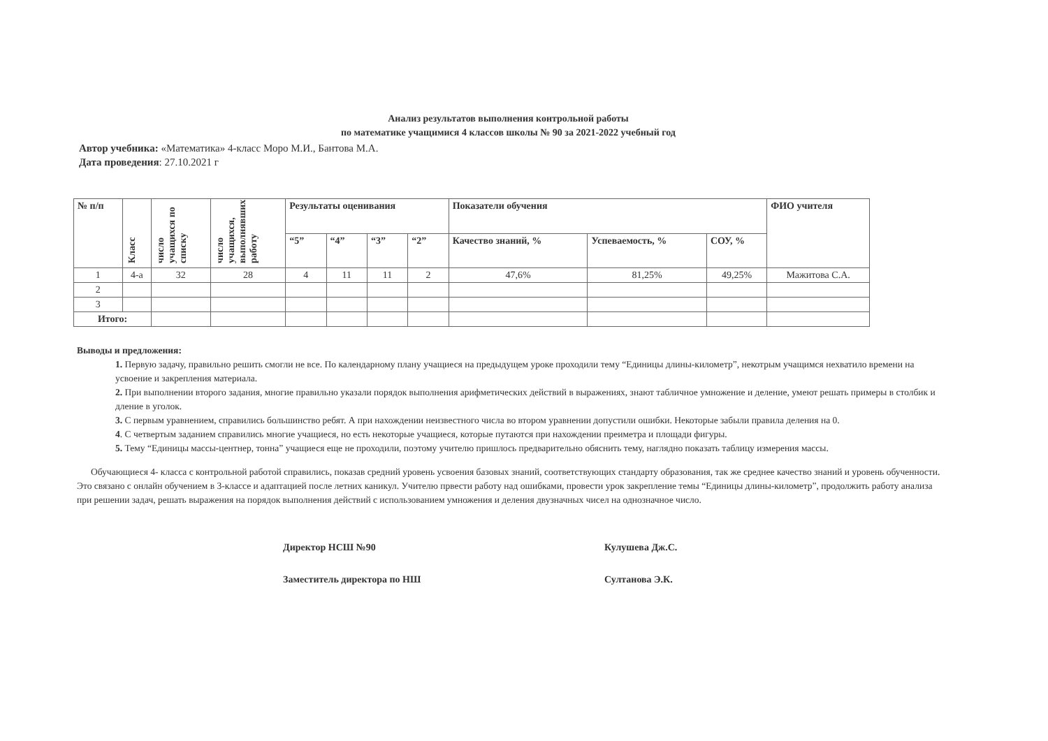Анализ результатов выполнения контрольной работы
по математике учащимися 4 классов школы № 90 за 2021-2022 учебный год
Автор учебника: «Математика» 4-класс Моро М.И., Бантова М.А.
Дата проведения: 27.10.2021 г
| № п/п | Класс | число учащихся по списку | число учащихся, выполнявших работу | Результаты оценивания | | | | Показатели обучения | | | ФИО учителя |
| --- | --- | --- | --- | --- | --- | --- | --- | --- | --- | --- | --- |
| | | | | “5” | “4” | “3” | “2” | Качество знаний, % | Успеваемость, % | СОУ, % | |
| 1 | 4-а | 32 | 28 | 4 | 11 | 11 | 2 | 47,6% | 81,25% | 49,25% | Мажитова С.А. |
| 2 | | | | | | | | | | | |
| 3 | | | | | | | | | | | |
| Итого: | | | | | | | | | | | |
Выводы и предложения:
1. Первую задачу, правильно решить смогли не все. По календарному плану учащиеся на предыдущем уроке проходили тему “Единицы длины-километр”, некотрым учащимся нехватило времени на усвоение и закрепления материала.
2. При выполнении второго задания, многие правильно указали порядок выполнения арифметических действий в выражениях, знают табличное умножение и деление, умеют решать примеры в столбик и дление в уголок.
3. С первым уравнением, справились большинство ребят. А при нахождении неизвестного числа во втором уравнении допустили ошибки. Некоторые забыли правила деления на 0.
4. С четвертым заданием справились многие учащиеся, но есть некоторые учащиеся, которые путаются при нахождении преиметра и площади фигуры.
5. Тему “Единицы массы-центнер, тонна” учащиеся еще не проходили, поэтому учителю пришлось предварительно обяснить тему, наглядно показать таблицу измерения массы.
Обучающиеся 4- класса с контрольной работой справились, показав средний уровень усвоения базовых знаний, соответствующих стандарту образования, так же среднее качество знаний и уровень обученности. Это связано с онлайн обучением в 3-классе и адаптацией после летних каникул. Учителю првести работу над ошибками, провести урок закрепление темы “Единицы длины-километр”, продолжить работу анализа при решении задач, решать выражения на порядок выполнения действий с использованием умножения и деления двузначных чисел на однозначное число.
Директор НСШ №90 Кулушева Дж.С.
Заместитель директора по НШ Султанова Э.К.